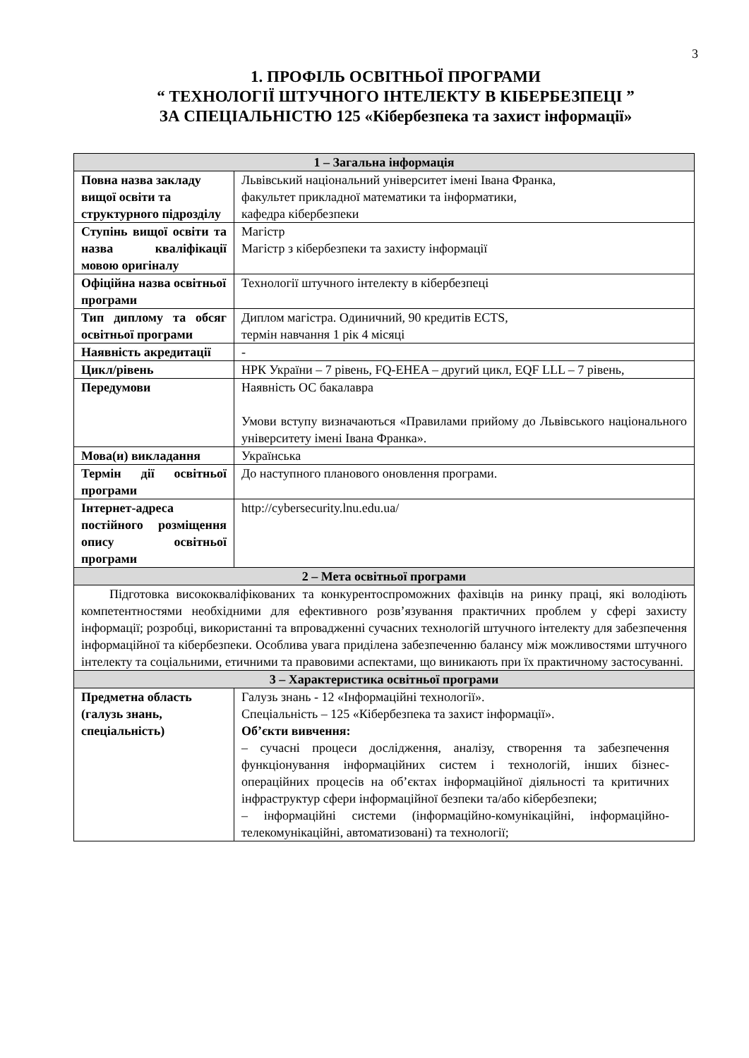3
1. ПРОФІЛЬ ОСВІТНЬОЇ ПРОГРАМИ
“ ТЕХНОЛОГІЇ ШТУЧНОГО ІНТЕЛЕКТУ В КІБЕРБЕЗПЕЦІ ”
ЗА СПЕЦІАЛЬНІСТЮ 125 «Кібербезпека та захист інформації»
| 1 – Загальна інформація | |
| --- | --- |
| Повна назва закладу вищої освіти та структурного підрозділу | Львівський національний університет імені Івана Франка, факультет прикладної математики та інформатики, кафедра кібербезпеки |
| Ступінь вищої освіти та назва кваліфікації мовою оригіналу | Магістр Магістр з кібербезпеки та захисту інформації |
| Офіційна назва освітньої програми | Технології штучного інтелекту в кібербезпеці |
| Тип диплому та обсяг освітньої програми | Диплом магістра. Одиничний, 90 кредитів ECTS, термін навчання 1 рік 4 місяці |
| Наявність акредитації | - |
| Цикл/рівень | НРК України – 7 рівень, FQ-EHEA – другий цикл, EQF LLL – 7 рівень, |
| Передумови | Наявність ОС бакалавра Умови вступу визначаються «Правилами прийому до Львівського національного університету імені Івана Франка». |
| Мова(и) викладання | Українська |
| Термін дії освітньої програми | До наступного планового оновлення програми. |
| Інтернет-адреса постійного розміщення опису освітньої програми | http://cybersecurity.lnu.edu.ua/ |
| 2 – Мета освітньої програми | |
| Підготовка висококваліфікованих та конкурентоспроможних фахівців на ринку праці, які володіють компетентностями необхідними для ефективного розв’язування практичних проблем у сфері захисту інформації; розробці, використанні та впровадженні сучасних технологій штучного інтелекту для забезпечення інформаційної та кібербезпеки. Особлива увага приділена забезпеченню балансу між можливостями штучного інтелекту та соціальними, етичними та правовими аспектами, що виникають при їх практичному застосуванні. | |
| 3 – Характеристика освітньої програми | |
| Предметна область (галузь знань, спеціальність) | Галузь знань - 12 «Інформаційні технології». Спеціальність – 125 «Кібербезпека та захист інформації». Об’єкти вивчення: – сучасні процеси дослідження, аналізу, створення та забезпечення функціонування інформаційних систем і технологій, інших бізнес-операційних процесів на об’єктах інформаційної діяльності та критичних інфраструктур сфери інформаційної безпеки та/або кібербезпеки; – інформаційні системи (інформаційно-комунікаційні, інформаційно-телекомунікаційні, автоматизовані) та технології; |